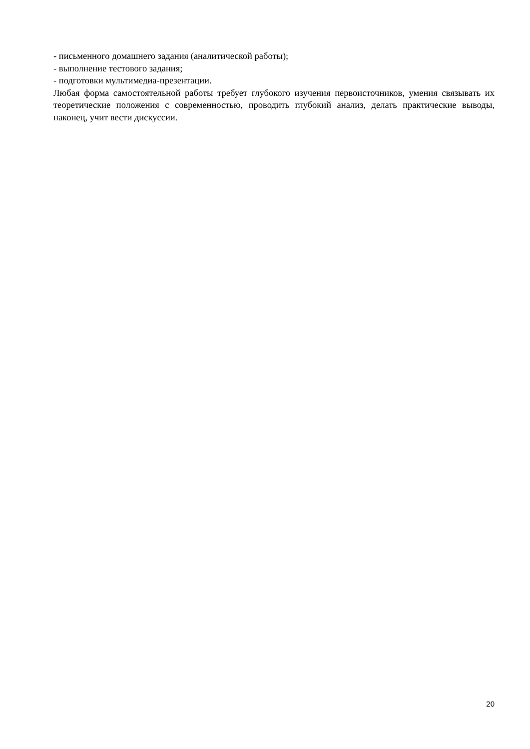- письменного домашнего задания (аналитической работы);
- выполнение тестового задания;
- подготовки мультимедиа-презентации.
Любая форма самостоятельной работы требует глубокого изучения первоисточников, умения связывать их теоретические положения с современностью, проводить глубокий анализ, делать практические выводы, наконец, учит вести дискуссии.
20